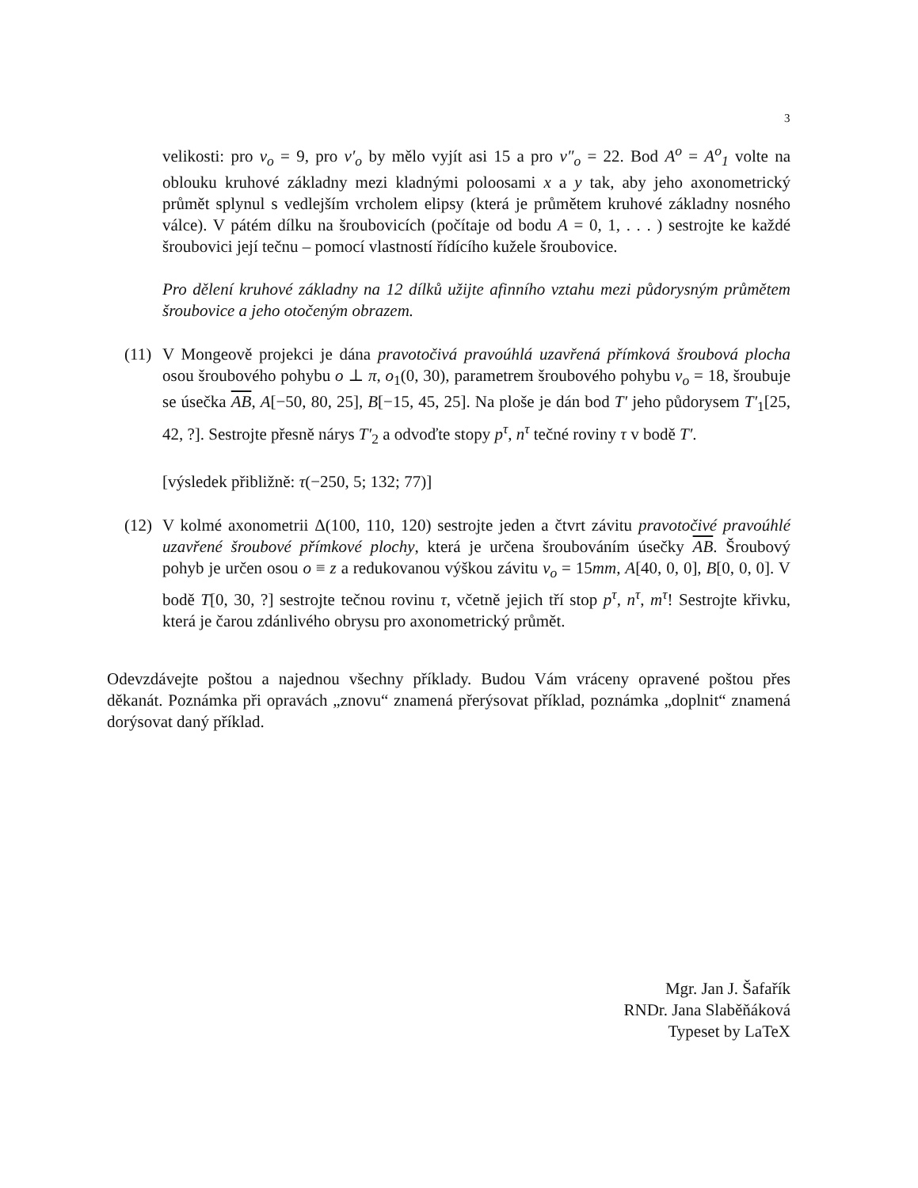3
velikosti: pro v<sub>o</sub> = 9, pro v′<sub>o</sub> by mělo vyjít asi 15 a pro v″<sub>o</sub> = 22. Bod A<sup>o</sup> = A<sup>o</sup><sub>1</sub> volte na oblouku kruhové základny mezi kladnými poloosami x a y tak, aby jeho axonometrický průmět splynul s vedlejším vrcholem elipsy (která je průmětem kruhové základny nosného válce). V pátém dílku na šroubovicích (počítaje od bodu A = 0, 1, . . . ) sestrojte ke každé šroubovici její tečnu – pomocí vlastností řídícího kužele šroubovice.
Pro dělení kruhové základny na 12 dílků užijte afinního vztahu mezi půdorysným průmětem šroubovice a jeho otočeným obrazem.
(11)
V Mongeově projekci je dána pravotočivá pravoúhlá uzavřená přímková šroubová plocha osou šroubového pohybu o ⊥ π, o<sub>1</sub>(0, 30), parametrem šroubového pohybu v<sub>o</sub> = 18, šroubuje se úsečka AB, A[−50, 80, 25], B[−15, 45, 25]. Na ploše je dán bod T′ jeho půdorysem T′<sub>1</sub>[25, 42, ?]. Sestrojte přesně nárys T′<sub>2</sub> a odvoďte stopy p<sup>τ</sup>, n<sup>τ</sup> tečné roviny τ v bodě T′.
[výsledek přibližně: τ(−250, 5; 132; 77)]
(12)
V kolmé axonometrii Δ(100, 110, 120) sestrojte jeden a čtvrt závitu pravotočivé pravoúhlé uzavřené šroubové přímkové plochy, která je určena šroubováním úsečky AB. Šroubový pohyb je určen osou o ≡ z a redukovanou výškou závitu v<sub>o</sub> = 15mm, A[40, 0, 0], B[0, 0, 0]. V bodě T[0, 30, ?] sestrojte tečnou rovinu τ, včetně jejich tří stop p<sup>τ</sup>, n<sup>τ</sup>, m<sup>τ</sup>! Sestrojte křivku, která je čarou zdánlivého obrysu pro axonometrický průmět.
Odevzdávejte poštou a najednou všechny příklady. Budou Vám vráceny opravené poštou přes děkanát. Poznámka při opravách „znovu“ znamená přerýsovat příklad, poznámka „doplnit“ znamená dorýsovat daný příklad.
Mgr. Jan J. Šafařík
RNDr. Jana Slaběňáková
Typeset by LaTeX